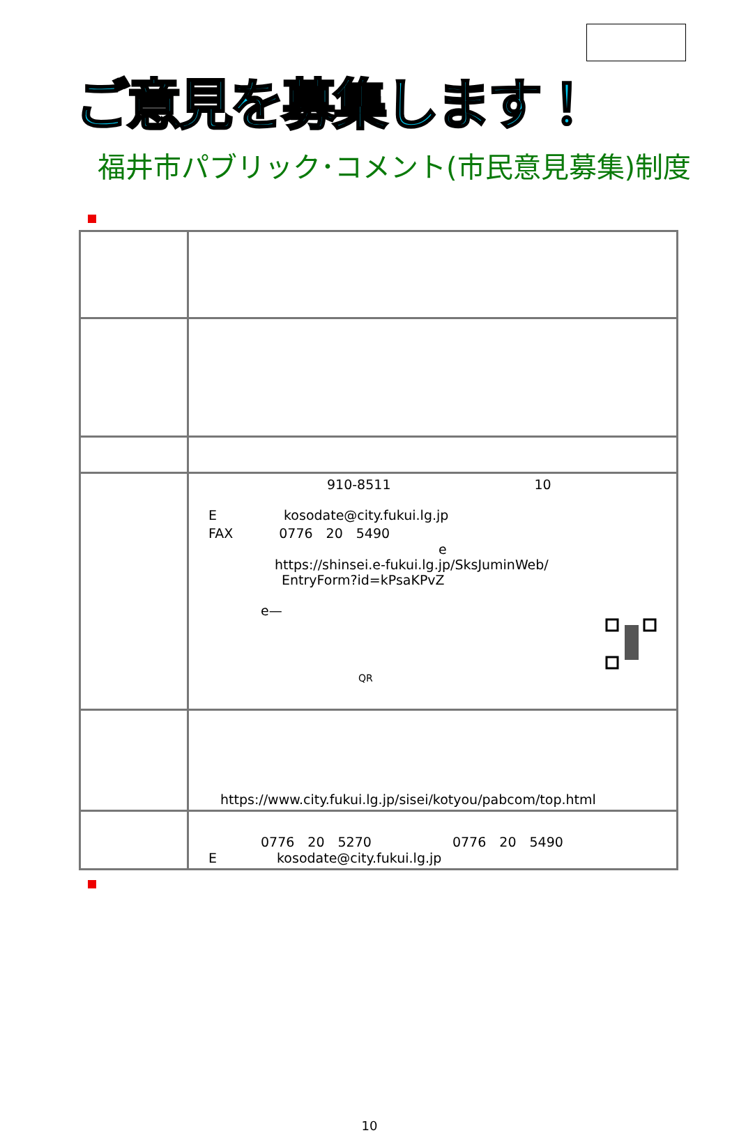ご意見を募集します！
福井市パブリック･コメント(市民意見募集)制度
| | 910-8511 10 E kosodate@city.fukui.lg.jp FAX 0776 20 5490 e https://shinsei.e-fukui.lg.jp/SksJuminWeb/ EntryForm?id=kPsaKPvZ e— QR |
| | https://www.city.fukui.lg.jp/sisei/kotyou/pabcom/top.html |
| | 0776 20 5270 0776 20 5490 E kosodate@city.fukui.lg.jp |
10